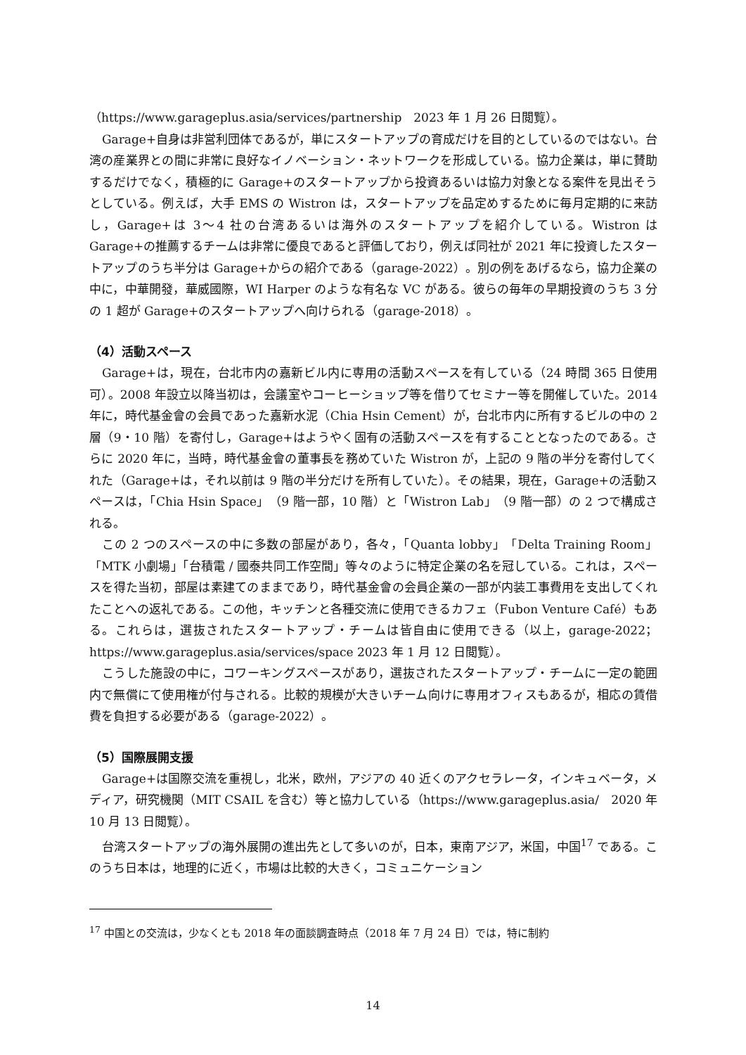（https://www.garageplus.asia/services/partnership　2023 年 1 月 26 日閲覧）。
Garage+自身は非営利団体であるが，単にスタートアップの育成だけを目的としているのではない。台湾の産業界との間に非常に良好なイノベーション・ネットワークを形成している。協力企業は，単に賛助するだけでなく，積極的に Garage+のスタートアップから投資あるいは協力対象となる案件を見出そうとしている。例えば，大手 EMS の Wistron は，スタートアップを品定めするために毎月定期的に来訪し，Garage+は 3～4 社の台湾あるいは海外のスタートアップを紹介している。Wistron は Garage+の推薦するチームは非常に優良であると評価しており，例えば同社が 2021 年に投資したスタートアップのうち半分は Garage+からの紹介である（garage-2022）。別の例をあげるなら，協力企業の中に，中華開發，華威國際，WI Harper のような有名な VC がある。彼らの毎年の早期投資のうち 3 分の 1 超が Garage+のスタートアップへ向けられる（garage-2018）。
（4）活動スペース
Garage+は，現在，台北市内の嘉新ビル内に専用の活動スペースを有している（24 時間 365 日使用可）。2008 年設立以降当初は，会議室やコーヒーショップ等を借りてセミナー等を開催していた。2014 年に，時代基金會の会員であった嘉新水泥（Chia Hsin Cement）が，台北市内に所有するビルの中の 2 層（9・10 階）を寄付し，Garage+はようやく固有の活動スペースを有することとなったのである。さらに 2020 年に，当時，時代基金會の董事長を務めていた Wistron が，上記の 9 階の半分を寄付してくれた（Garage+は，それ以前は 9 階の半分だけを所有していた）。その結果，現在，Garage+の活動スペースは，「Chia Hsin Space」（9 階一部，10 階）と「Wistron Lab」（9 階一部）の 2 つで構成される。
この 2 つのスペースの中に多数の部屋があり，各々，「Quanta lobby」「Delta Training Room」「MTK 小劇場」「台積電 / 國泰共同工作空間」等々のように特定企業の名を冠している。これは，スペースを得た当初，部屋は素建てのままであり，時代基金會の会員企業の一部が内装工事費用を支出してくれたことへの返礼である。この他，キッチンと各種交流に使用できるカフェ（Fubon Venture Café）もある。これらは，選抜されたスタートアップ・チームは皆自由に使用できる（以上，garage-2022；https://www.garageplus.asia/services/space 2023 年 1 月 12 日閲覧）。
こうした施設の中に，コワーキングスペースがあり，選抜されたスタートアップ・チームに一定の範囲内で無償にて使用権が付与される。比較的規模が大きいチーム向けに専用オフィスもあるが，相応の賃借費を負担する必要がある（garage-2022）。
（5）国際展開支援
Garage+は国際交流を重視し，北米，欧州，アジアの 40 近くのアクセラレータ，インキュベータ，メディア，研究機関（MIT CSAIL を含む）等と協力している（https://www.garageplus.asia/　2020 年 10 月 13 日閲覧）。
台湾スタートアップの海外展開の進出先として多いのが，日本，東南アジア，米国，中国<sup>17</sup> である。このうち日本は，地理的に近く，市場は比較的大きく，コミュニケーション
<sup>17</sup> 中国との交流は，少なくとも 2018 年の面談調査時点（2018 年 7 月 24 日）では，特に制約
14